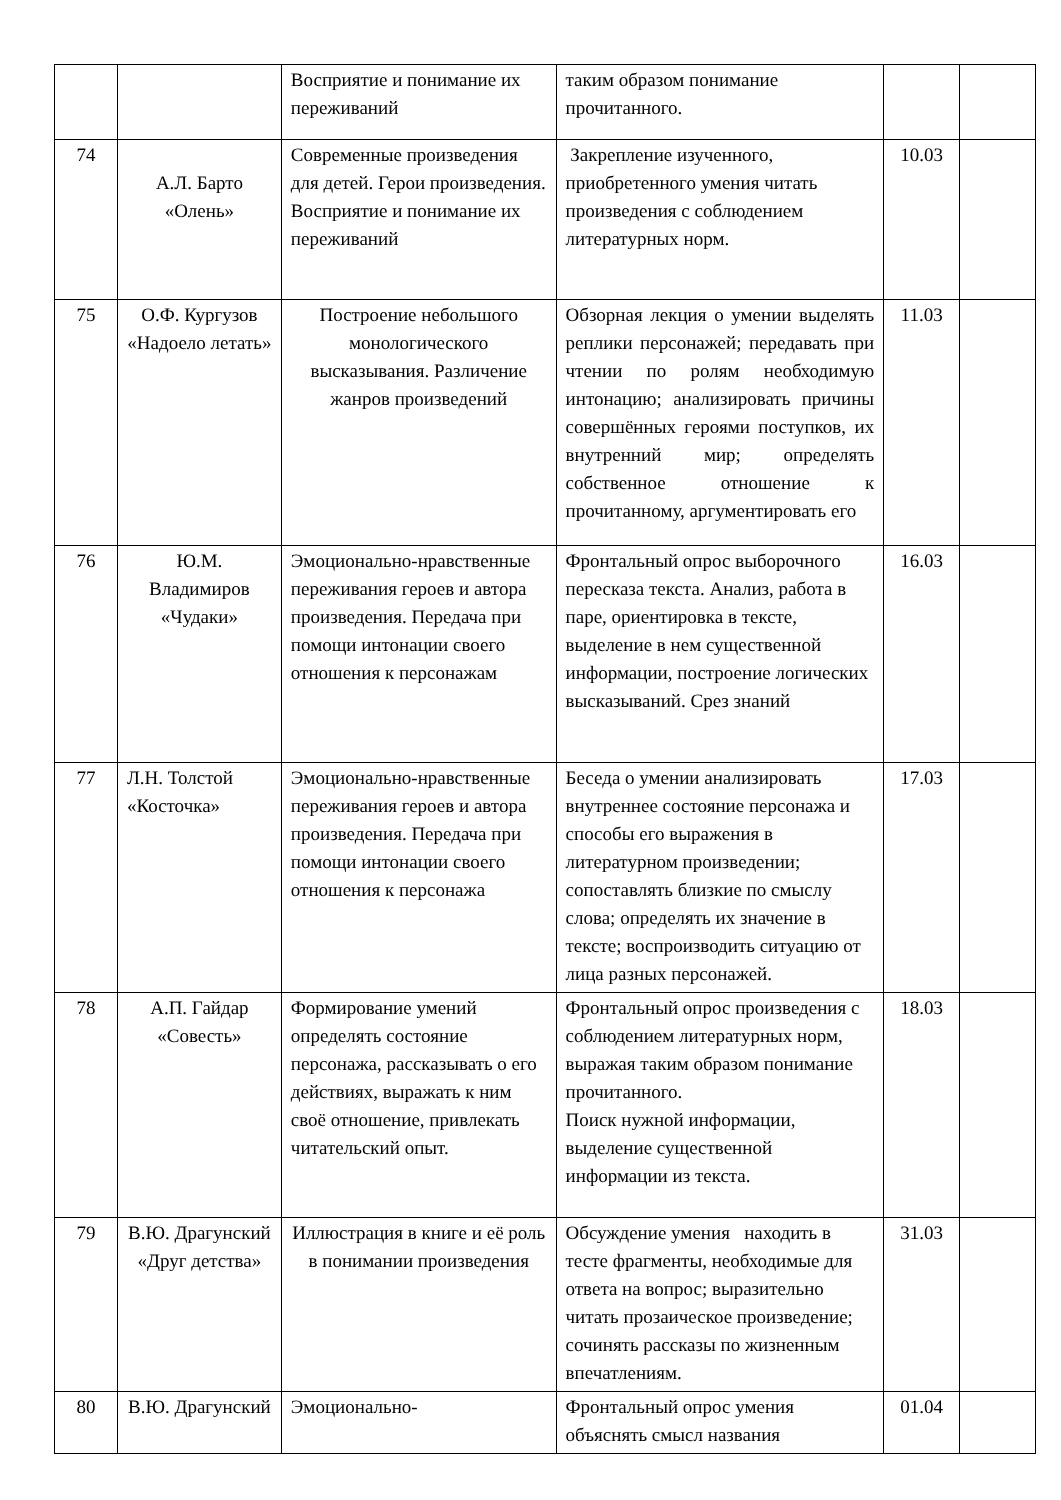| | | Восприятие и понимание их переживаний | таким образом понимание прочитанного. | | |
| 74 | А.Л. Барто «Олень» | Современные произведения для детей. Герои произведения. Восприятие и понимание их переживаний | Закрепление изученного, приобретенного умения читать произведения с соблюдением литературных норм. | 10.03 | |
| 75 | О.Ф. Кургузов «Надоело летать» | Построение небольшого монологического высказывания. Различение жанров произведений | Обзорная лекция о умении выделять реплики персонажей; передавать при чтении по ролям необходимую интонацию; анализировать причины совершённых героями поступков, их внутренний мир; определять собственное отношение к прочитанному, аргументировать его | 11.03 | |
| 76 | Ю.М. Владимиров «Чудаки» | Эмоционально-нравственные переживания героев и автора произведения. Передача при помощи интонации своего отношения к персонажам | Фронтальный опрос выборочного пересказа текста. Анализ, работа в паре, ориентировка в тексте, выделение в нем существенной информации, построение логических высказываний. Срез знаний | 16.03 | |
| 77 | Л.Н. Толстой «Косточка» | Эмоционально-нравственные переживания героев и автора произведения. Передача при помощи интонации своего отношения к персонажа | Беседа о умении анализировать внутреннее состояние персонажа и способы его выражения в литературном произведении; сопоставлять близкие по смыслу слова; определять их значение в тексте; воспроизводить ситуацию от лица разных персонажей. | 17.03 | |
| 78 | А.П. Гайдар «Совесть» | Формирование умений определять состояние персонажа, рассказывать о его действиях, выражать к ним своё отношение, привлекать читательский опыт. | Фронтальный опрос произведения с соблюдением литературных норм, выражая таким образом понимание прочитанного. Поиск нужной информации, выделение существенной информации из текста. | 18.03 | |
| 79 | В.Ю. Драгунский «Друг детства» | Иллюстрация в книге и её роль в понимании произведения | Обсуждение умения находить в тесте фрагменты, необходимые для ответа на вопрос; выразительно читать прозаическое произведение; сочинять рассказы по жизненным впечатлениям. | 31.03 | |
| 80 | В.Ю. Драгунский | Эмоционально- | Фронтальный опрос умения объяснять смысл названия | 01.04 | |